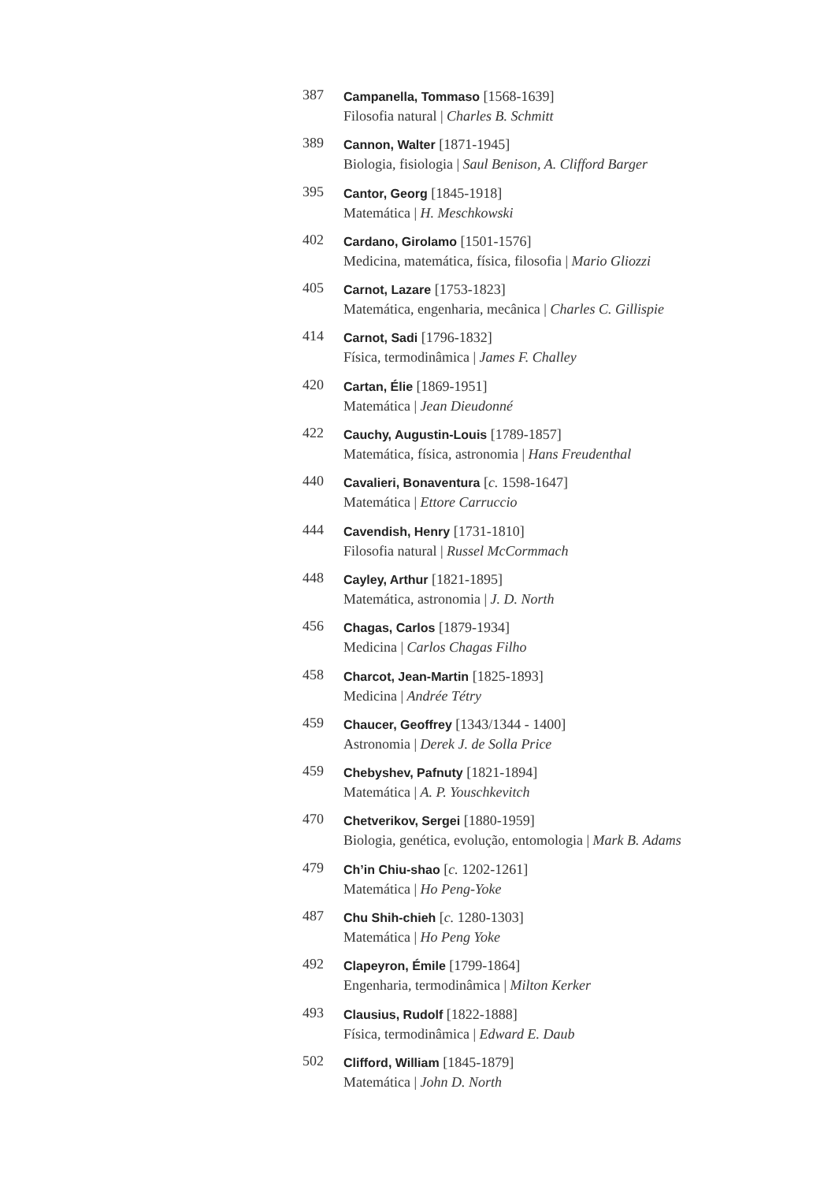387
Campanella, Tommaso [1568-1639]
Filosofia natural | Charles B. Schmitt
389
Cannon, Walter [1871-1945]
Biologia, fisiologia | Saul Benison, A. Clifford Barger
395
Cantor, Georg [1845-1918]
Matemática | H. Meschkowski
402
Cardano, Girolamo [1501-1576]
Medicina, matemática, física, filosofia | Mario Gliozzi
405
Carnot, Lazare [1753-1823]
Matemática, engenharia, mecânica | Charles C. Gillispie
414
Carnot, Sadi [1796-1832]
Física, termodinâmica | James F. Challey
420
Cartan, Élie [1869-1951]
Matemática | Jean Dieudonné
422
Cauchy, Augustin-Louis [1789-1857]
Matemática, física, astronomia | Hans Freudenthal
440
Cavalieri, Bonaventura [c. 1598-1647]
Matemática | Ettore Carruccio
444
Cavendish, Henry [1731-1810]
Filosofia natural | Russel McCormmach
448
Cayley, Arthur [1821-1895]
Matemática, astronomia | J. D. North
456
Chagas, Carlos [1879-1934]
Medicina | Carlos Chagas Filho
458
Charcot, Jean-Martin [1825-1893]
Medicina | Andrée Tétry
459
Chaucer, Geoffrey [1343/1344 - 1400]
Astronomia | Derek J. de Solla Price
459
Chebyshev, Pafnuty [1821-1894]
Matemática | A. P. Youschkevitch
470
Chetverikov, Sergei [1880-1959]
Biologia, genética, evolução, entomologia | Mark B. Adams
479
Ch’in Chiu-shao [c. 1202-1261]
Matemática | Ho Peng-Yoke
487
Chu Shih-chieh [c. 1280-1303]
Matemática | Ho Peng Yoke
492
Clapeyron, Émile [1799-1864]
Engenharia, termodinâmica | Milton Kerker
493
Clausius, Rudolf [1822-1888]
Física, termodinâmica | Edward E. Daub
502
Clifford, William [1845-1879]
Matemática | John D. North